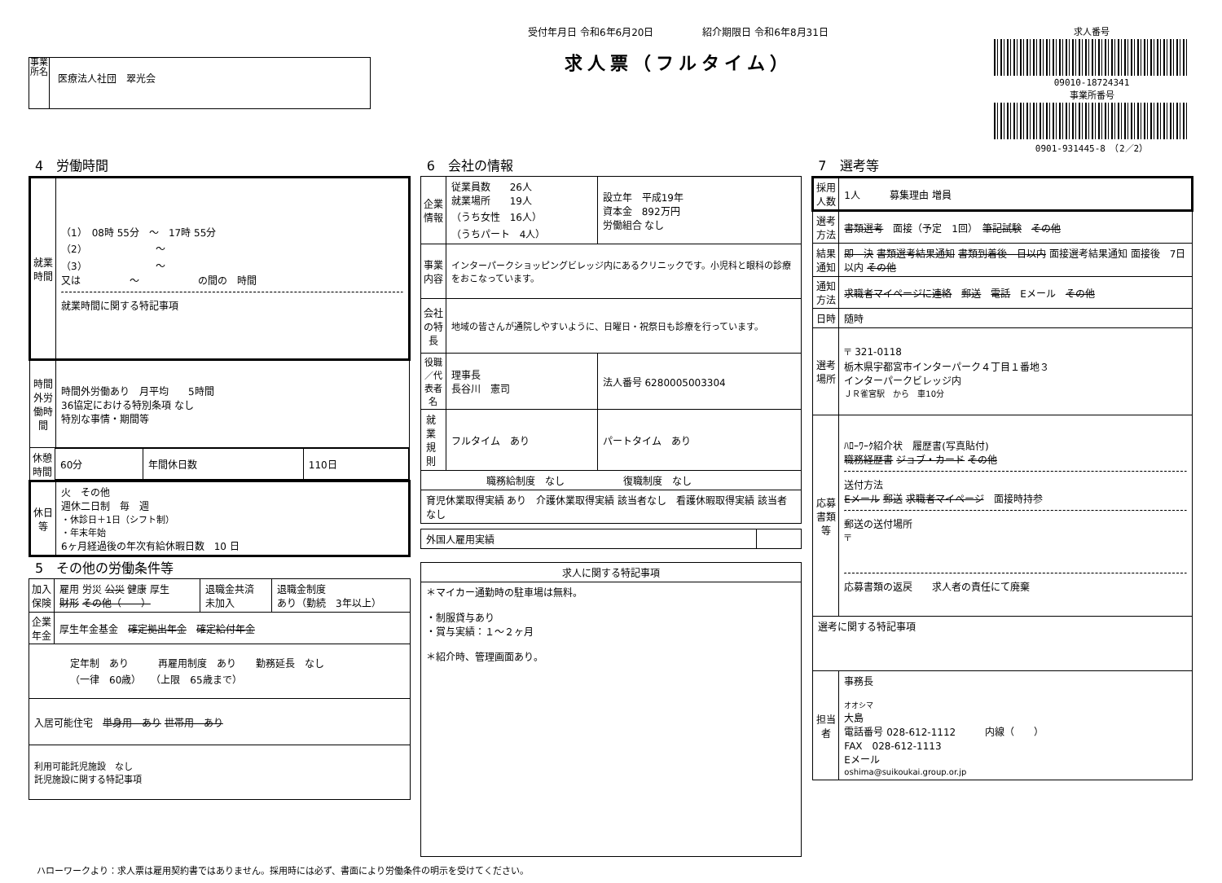事業所名
医療法人社団　翠光会
受付年月日 令和6年6月20日　　　　　紹介期限日 令和6年8月31日
求人票（フルタイム）
求人番号
09010-18724341
事業所番号
0901-931445-8　（2／2）
4　労働時間
| 就業時間 | （1） 08時 55分 ～ 17時 55分 （2） ～ （3） ～ 又は ～ の間の 時間 就業時間に関する特記事項 |
| 時間外労働時間 | 時間外労働あり 月平均 5時間 36協定における特別条項 なし 特別な事情・期間等 |
| / 休憩時間 / 60分 / 年間休日数 / 110日 / | |
| 休日等 | 火 その他 週休二日制 毎 週 ・休診日＋1日（シフト制） ・年末年始 6ヶ月経過後の年次有給休暇日数 10 日 |
5　その他の労働条件等
| 加入保険 | 雇用 労災 公災 健康 厚生 財形 その他（ ） | 退職金共済 未加入 | 退職金制度 あり（勤続 3年以上） |
| 企業年金 | 厚生年金基金 確定拠出年金 確定給付年金 | | |
| 定年制 あり 再雇用制度 あり 勤務延長 なし （一律 60歳） （上限 65歳まで） | | | |
| 入居可能住宅 単身用 あり 世帯用 あり | | | |
| 利用可能託児施設 なし 託児施設に関する特記事項 | | | |
6　会社の情報
| 企業情報 | 従業員数 26人 就業場所 19人 （うち女性 16人） （うちパート 4人） | 設立年 平成19年 資本金 892万円 労働組合 なし |
| 事業内容 | インターパークショッピングビレッジ内にあるクリニックです。小児科と眼科の診療をおこなっています。 | |
| 会社の特長 | 地域の皆さんが通院しやすいように、日曜日・祝祭日も診療を行っています。 | |
| 役職／代表者名 | 理事長 長谷川 憲司 | 法人番号 6280005003304 |
| 就業規則 | フルタイム あり | パートタイム あり |
| 職務給制度 なし 復職制度 なし | | |
| 育児休業取得実績 あり 介護休業取得実績 該当者なし 看護休暇取得実績 該当者なし | | |
| 外国人雇用実績 | |
| 求人に関する特記事項 |
| --- |
| ＊マイカー通勤時の駐車場は無料。 ・制服貸与あり ・賞与実績：１～２ヶ月 ＊紹介時、管理画面あり。 |
7　選考等
| 採用人数 | 1人 募集理由 増員 |
| 選考方法 | 書類選考 面接（予定 1回） 筆記試験 その他 |
| 結果通知 | 即 決 書類選考結果通知 書類到着後 日以内 面接選考結果通知 面接後 7日以内 その他 |
| 通知方法 | 求職者マイページに連絡 郵送 電話 Eメール その他 |
| 日時 | 随時 |
| 選考場所 | 〒 321-0118 栃木県宇都宮市インターパーク４丁目１番地３ インターパークビレッジ内 ＪＲ雀宮駅 から 車10分 |
| 応募書類等 | ﾊﾛｰﾜｰｸ紹介状 履歴書(写真貼付) 職務経歴書 ジョブ・カード その他 送付方法 Eメール 郵送 求職者マイページ 面接時持参 郵送の送付場所 〒 応募書類の返戻 求人者の責任にて廃棄 |
| 選考に関する特記事項 | |
| 担当者 | 事務長 オオシマ 大島 電話番号 028-612-1112 内線（ ） FAX 028-612-1113 Eメール oshima@suikoukai.group.or.jp |
ハローワークより：求人票は雇用契約書ではありません。採用時には必ず、書面により労働条件の明示を受けてください。